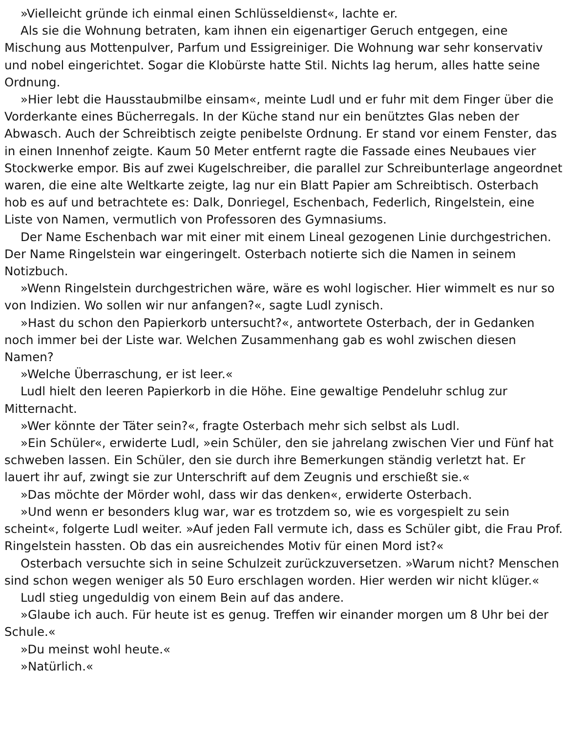»Vielleicht gründe ich einmal einen Schlüsseldienst«, lachte er.
Als sie die Wohnung betraten, kam ihnen ein eigenartiger Geruch entgegen, eine Mischung aus Mottenpulver, Parfum und Essigreiniger. Die Wohnung war sehr konservativ und nobel eingerichtet. Sogar die Klobürste hatte Stil. Nichts lag herum, alles hatte seine Ordnung.
»Hier lebt die Hausstaubmilbe einsam«, meinte Ludl und er fuhr mit dem Finger über die Vorderkante eines Bücherregals. In der Küche stand nur ein benütztes Glas neben der Abwasch. Auch der Schreibtisch zeigte penibelste Ordnung. Er stand vor einem Fenster, das in einen Innenhof zeigte. Kaum 50 Meter entfernt ragte die Fassade eines Neubaues vier Stockwerke empor. Bis auf zwei Kugelschreiber, die parallel zur Schreibunterlage angeordnet waren, die eine alte Weltkarte zeigte, lag nur ein Blatt Papier am Schreibtisch. Osterbach hob es auf und betrachtete es: Dalk, Donriegel, Eschenbach, Federlich, Ringelstein, eine Liste von Namen, vermutlich von Professoren des Gymnasiums.
Der Name Eschenbach war mit einer mit einem Lineal gezogenen Linie durchgestrichen. Der Name Ringelstein war eingeringelt. Osterbach notierte sich die Namen in seinem Notizbuch.
»Wenn Ringelstein durchgestrichen wäre, wäre es wohl logischer. Hier wimmelt es nur so von Indizien. Wo sollen wir nur anfangen?«, sagte Ludl zynisch.
»Hast du schon den Papierkorb untersucht?«, antwortete Osterbach, der in Gedanken noch immer bei der Liste war. Welchen Zusammenhang gab es wohl zwischen diesen Namen?
»Welche Überraschung, er ist leer.«
Ludl hielt den leeren Papierkorb in die Höhe. Eine gewaltige Pendeluhr schlug zur Mitternacht.
»Wer könnte der Täter sein?«, fragte Osterbach mehr sich selbst als Ludl.
»Ein Schüler«, erwiderte Ludl, »ein Schüler, den sie jahrelang zwischen Vier und Fünf hat schweben lassen. Ein Schüler, den sie durch ihre Bemerkungen ständig verletzt hat. Er lauert ihr auf, zwingt sie zur Unterschrift auf dem Zeugnis und erschießt sie.«
»Das möchte der Mörder wohl, dass wir das denken«, erwiderte Osterbach.
»Und wenn er besonders klug war, war es trotzdem so, wie es vorgespielt zu sein scheint«, folgerte Ludl weiter. »Auf jeden Fall vermute ich, dass es Schüler gibt, die Frau Prof. Ringelstein hassten. Ob das ein ausreichendes Motiv für einen Mord ist?«
Osterbach versuchte sich in seine Schulzeit zurückzuversetzen. »Warum nicht? Menschen sind schon wegen weniger als 50 Euro erschlagen worden. Hier werden wir nicht klüger.«
Ludl stieg ungeduldig von einem Bein auf das andere.
»Glaube ich auch. Für heute ist es genug. Treffen wir einander morgen um 8 Uhr bei der Schule.«
»Du meinst wohl heute.«
»Natürlich.«